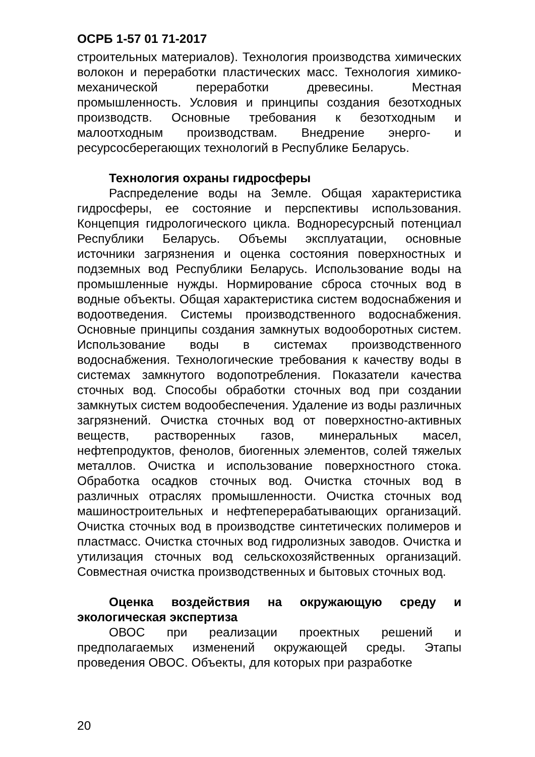ОСРБ 1-57 01 71-2017
строительных материалов). Технология производства химических волокон и переработки пластических масс. Технология химико-механической переработки древесины. Местная промышленность. Условия и принципы создания безотходных производств. Основные требования к безотходным и малоотходным производствам. Внедрение энерго- и ресурсосберегающих технологий в Республике Беларусь.
Технология охраны гидросферы
Распределение воды на Земле. Общая характеристика гидросферы, ее состояние и перспективы использования. Концепция гидрологического цикла. Водноресурсный потенциал Республики Беларусь. Объемы эксплуатации, основные источники загрязнения и оценка состояния поверхностных и подземных вод Республики Беларусь. Использование воды на промышленные нужды. Нормирование сброса сточных вод в водные объекты. Общая характеристика систем водоснабжения и водоотведения. Системы производственного водоснабжения. Основные принципы создания замкнутых водооборотных систем. Использование воды в системах производственного водоснабжения. Технологические требования к качеству воды в системах замкнутого водопотребления. Показатели качества сточных вод. Способы обработки сточных вод при создании замкнутых систем водообеспечения. Удаление из воды различных загрязнений. Очистка сточных вод от поверхностно-активных веществ, растворенных газов, минеральных масел, нефтепродуктов, фенолов, биогенных элементов, солей тяжелых металлов. Очистка и использование поверхностного стока. Обработка осадков сточных вод. Очистка сточных вод в различных отраслях промышленности. Очистка сточных вод машиностроительных и нефтеперерабатывающих организаций. Очистка сточных вод в производстве синтетических полимеров и пластмасс. Очистка сточных вод гидролизных заводов. Очистка и утилизация сточных вод сельскохозяйственных организаций. Совместная очистка производственных и бытовых сточных вод.
Оценка воздействия на окружающую среду и экологическая экспертиза
ОВОС при реализации проектных решений и предполагаемых изменений окружающей среды. Этапы проведения ОВОС. Объекты, для которых при разработке
20